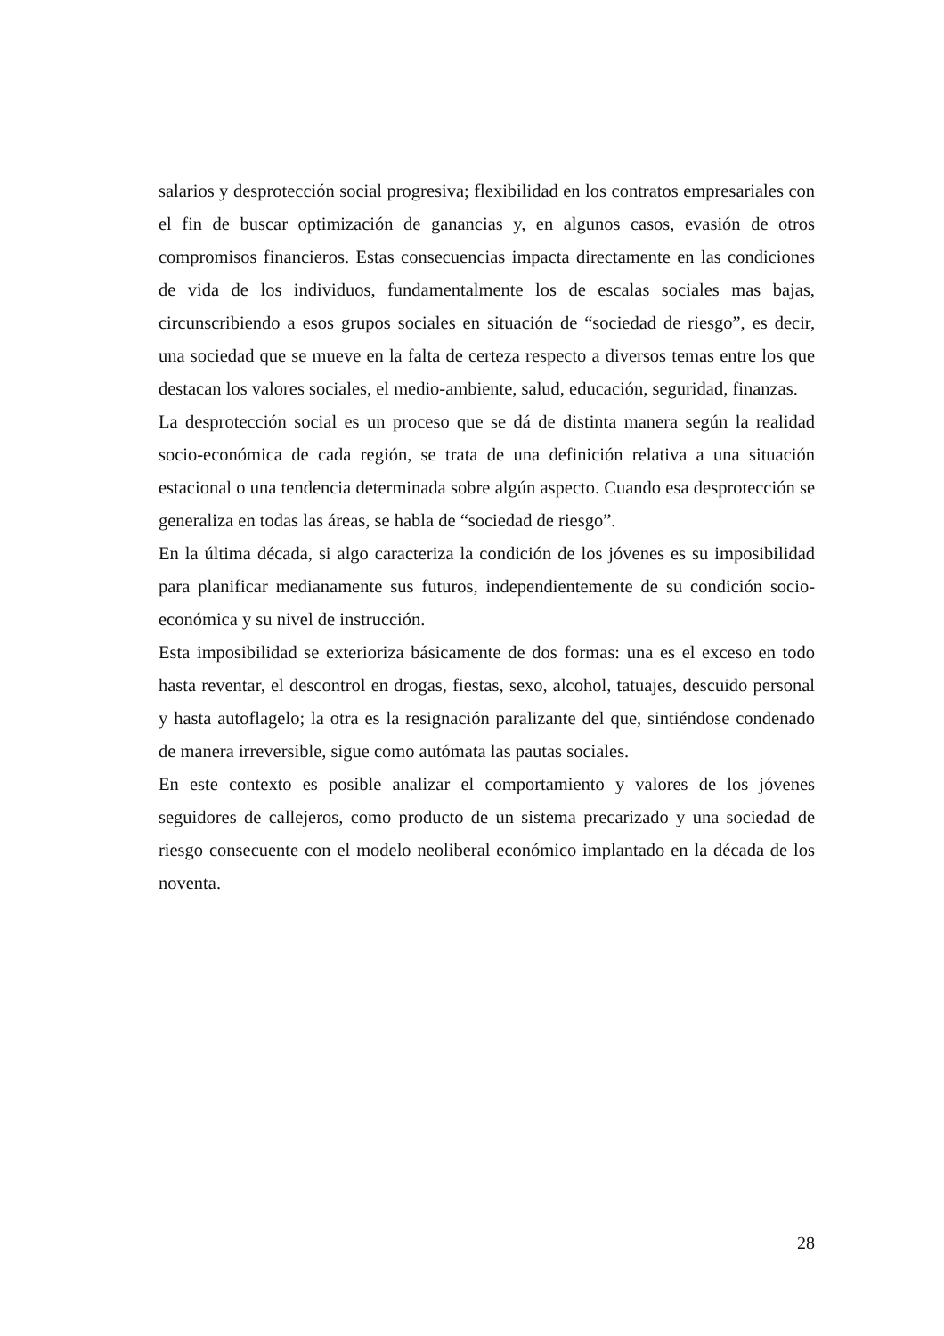salarios y desprotección social progresiva; flexibilidad en los contratos empresariales con el fin de buscar optimización de ganancias y, en algunos casos, evasión de otros compromisos financieros. Estas consecuencias impacta directamente en las condiciones de vida de los individuos, fundamentalmente los de escalas sociales mas bajas, circunscribiendo a esos grupos sociales en situación de “sociedad de riesgo”, es decir, una sociedad que se mueve en la falta de certeza respecto a diversos temas entre los que destacan los valores sociales, el medio-ambiente, salud, educación, seguridad, finanzas.
La desprotección social es un proceso que se dá de distinta manera según la realidad socio-económica de cada región, se trata de una definición relativa a una situación estacional o una tendencia determinada sobre algún aspecto. Cuando esa desprotección se generaliza en todas las áreas, se habla de “sociedad de riesgo”.
En la última década, si algo caracteriza la condición de los jóvenes es su imposibilidad para planificar medianamente sus futuros, independientemente de su condición socio-económica y su nivel de instrucción.
Esta imposibilidad se exterioriza básicamente de dos formas: una es el exceso en todo hasta reventar, el descontrol en drogas, fiestas, sexo, alcohol, tatuajes, descuido personal y hasta autoflagelo; la otra es la resignación paralizante del que, sintiéndose condenado de manera irreversible, sigue como autómata las pautas sociales.
En este contexto es posible analizar el comportamiento y valores de los jóvenes seguidores de callejeros, como producto de un sistema precarizado y una sociedad de riesgo consecuente con el modelo neoliberal económico implantado en la década de los noventa.
28